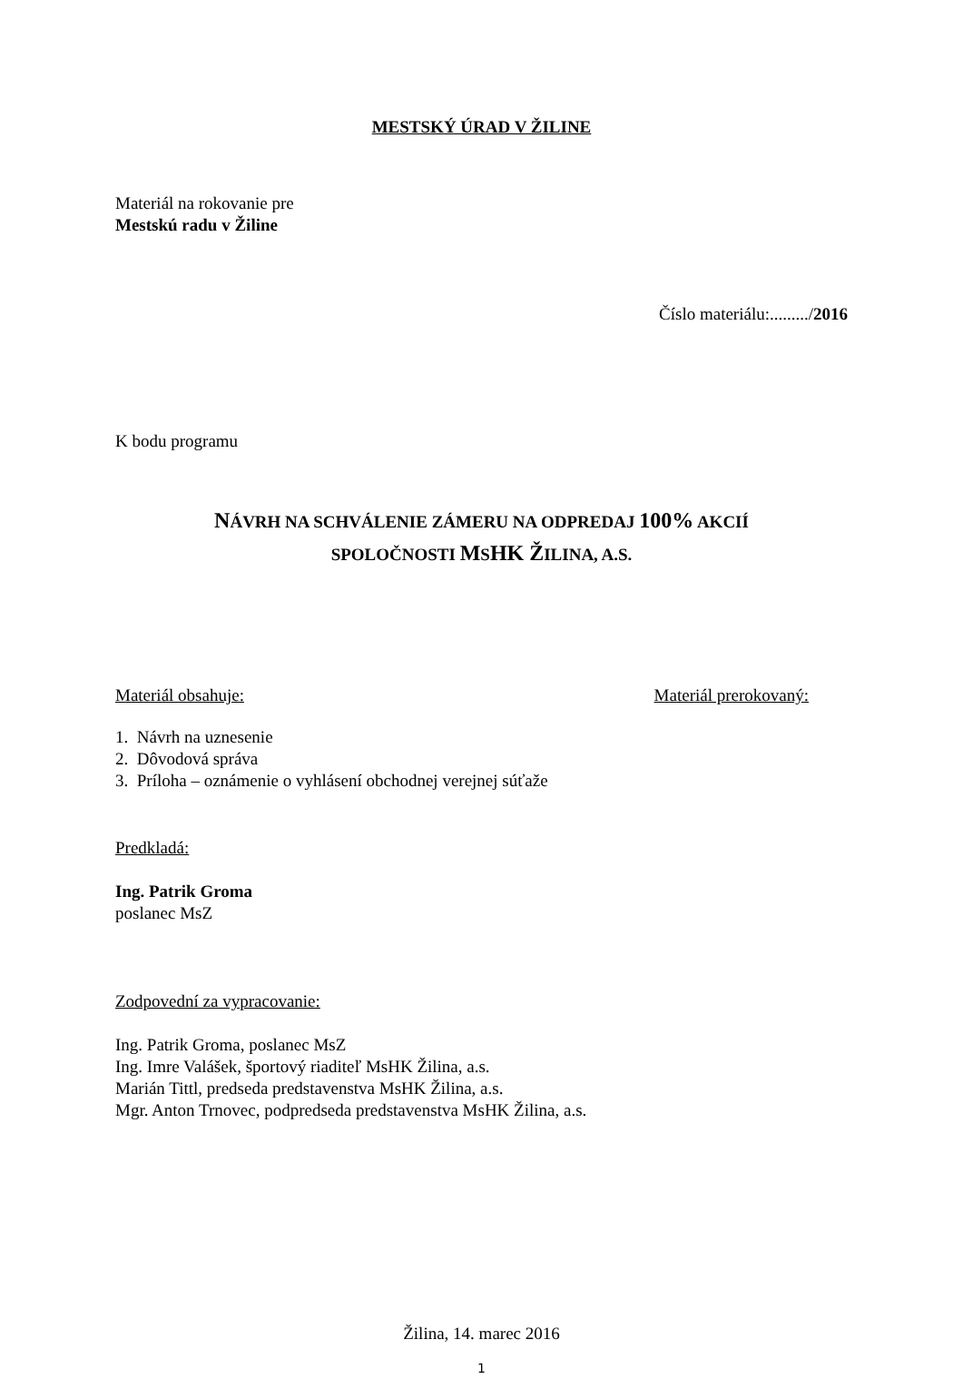MESTSKÝ ÚRAD V ŽILINE
Materiál na rokovanie pre
Mestskú radu v Žiline
Číslo materiálu:........./2016
K bodu programu
NÁVRH NA SCHVÁLENIE ZÁMERU NA ODPREDAJ 100% AKCIÍ
SPOLOČNOSTI MSHK ŽILINA, A.S.
Materiál obsahuje: Materiál prerokovaný:
1. Návrh na uznesenie
2. Dôvodová správa
3. Príloha – oznámenie o vyhlásení obchodnej verejnej súťaže
Predkladá:
Ing. Patrik Groma
poslanec MsZ
Zodpovední za vypracovanie:
Ing. Patrik Groma, poslanec MsZ
Ing. Imre Valášek, športový riaditeľ MsHK Žilina, a.s.
Marián Tittl, predseda predstavenstva MsHK Žilina, a.s.
Mgr. Anton Trnovec, podpredseda predstavenstva MsHK Žilina, a.s.
Žilina, 14. marec 2016
1